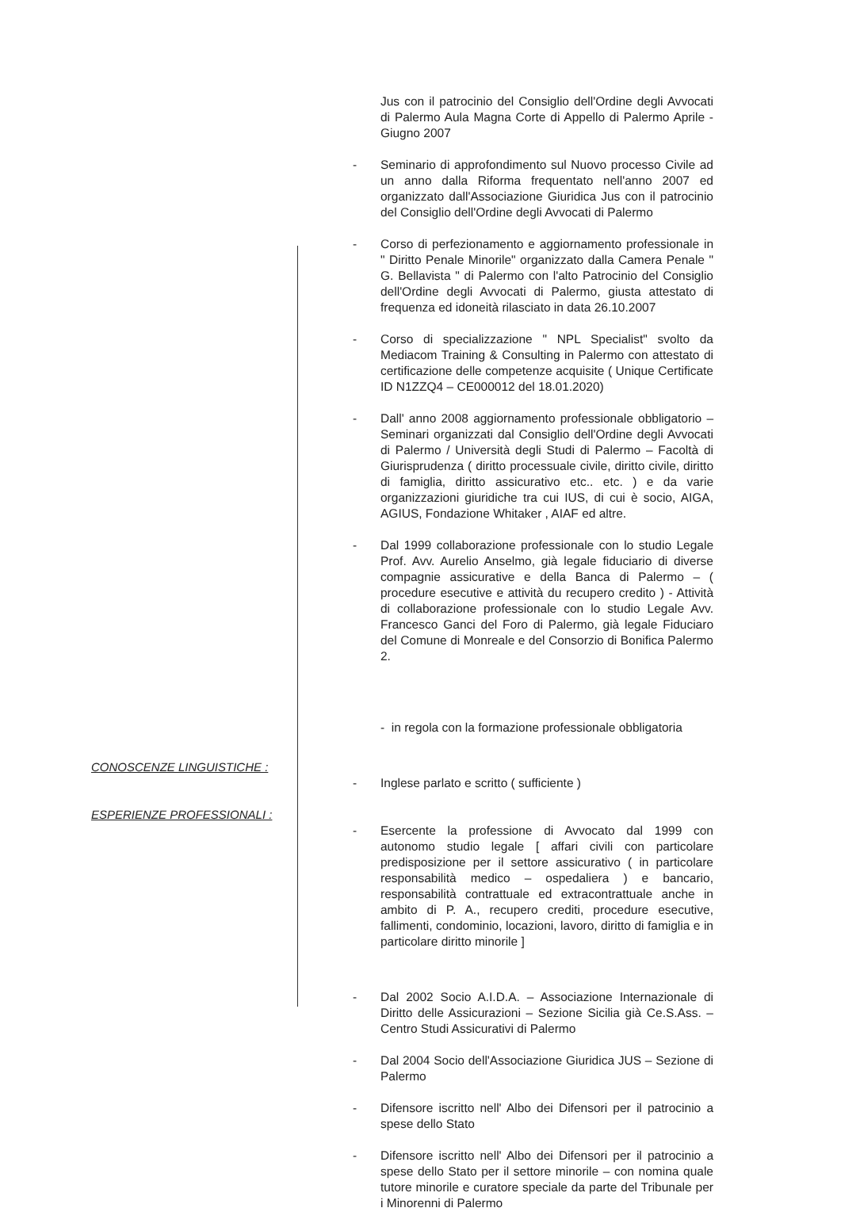Jus con il patrocinio del Consiglio dell'Ordine degli Avvocati di Palermo Aula Magna Corte di Appello di Palermo Aprile - Giugno 2007
- Seminario di approfondimento sul Nuovo processo Civile ad un anno dalla Riforma frequentato nell'anno 2007 ed organizzato dall'Associazione Giuridica Jus con il patrocinio del Consiglio dell'Ordine degli Avvocati di Palermo
- Corso di perfezionamento e aggiornamento professionale in " Diritto Penale Minorile" organizzato dalla Camera Penale " G. Bellavista " di Palermo con l'alto Patrocinio del Consiglio dell'Ordine degli Avvocati di Palermo, giusta attestato di frequenza ed idoneità rilasciato in data 26.10.2007
- Corso di specializzazione " NPL Specialist" svolto da Mediacom Training & Consulting in Palermo con attestato di certificazione delle competenze acquisite ( Unique Certificate ID N1ZZQ4 – CE000012 del 18.01.2020)
- Dall' anno 2008 aggiornamento professionale obbligatorio – Seminari organizzati dal Consiglio dell'Ordine degli Avvocati di Palermo / Università degli Studi di Palermo – Facoltà di Giurisprudenza ( diritto processuale civile, diritto civile, diritto di famiglia, diritto assicurativo etc.. etc. ) e da varie organizzazioni giuridiche tra cui IUS, di cui è socio, AIGA, AGIUS, Fondazione Whitaker , AIAF ed altre.
- Dal 1999 collaborazione professionale con lo studio Legale Prof. Avv. Aurelio Anselmo, già legale fiduciario di diverse compagnie assicurative e della Banca di Palermo – ( procedure esecutive e attività du recupero credito ) - Attività di collaborazione professionale con lo studio Legale Avv. Francesco Ganci del Foro di Palermo, già legale Fiduciaro del Comune di Monreale e del Consorzio di Bonifica Palermo 2.
- in regola con la formazione professionale obbligatoria
CONOSCENZE LINGUISTICHE :
- Inglese parlato e scritto ( sufficiente )
ESPERIENZE PROFESSIONALI :
- Esercente la professione di Avvocato dal 1999 con autonomo studio legale [ affari civili con particolare predisposizione per il settore assicurativo ( in particolare responsabilità medico – ospedaliera ) e bancario, responsabilità contrattuale ed extracontrattuale anche in ambito di P. A., recupero crediti, procedure esecutive, fallimenti, condominio, locazioni, lavoro, diritto di famiglia e in particolare diritto minorile ]
- Dal 2002 Socio A.I.D.A. – Associazione Internazionale di Diritto delle Assicurazioni – Sezione Sicilia già Ce.S.Ass. – Centro Studi Assicurativi di Palermo
- Dal 2004 Socio dell'Associazione Giuridica JUS – Sezione di Palermo
- Difensore iscritto nell' Albo dei Difensori per il patrocinio a spese dello Stato
- Difensore iscritto nell' Albo dei Difensori per il patrocinio a spese dello Stato per il settore minorile – con nomina quale tutore minorile e curatore speciale da parte del Tribunale per i Minorenni di Palermo